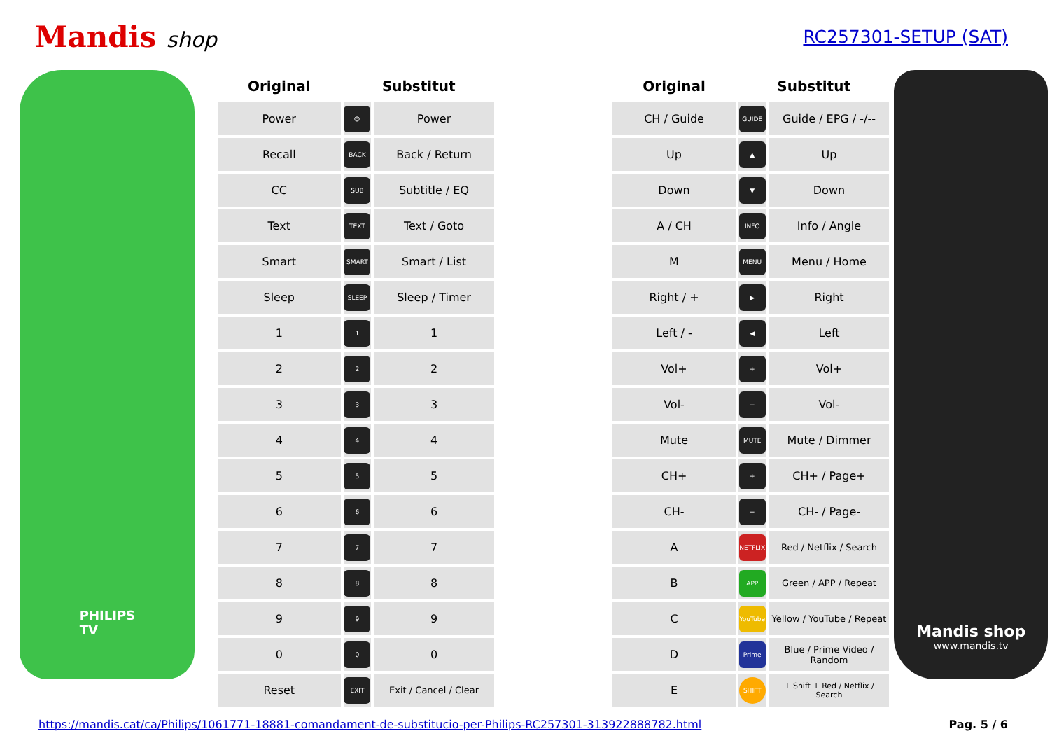Mandis shop
RC257301-SETUP (SAT)
PHILIPS
TV
| Original | Substitut | | | Original | Substitut | |
| --- | --- | --- | --- | --- | --- | --- |
| Power | ⏻ | Power | | CH / Guide | GUIDE | Guide / EPG / -/-- |
| Recall | BACK | Back / Return | | Up | ▲ | Up |
| CC | SUB | Subtitle / EQ | | Down | ▼ | Down |
| Text | TEXT | Text / Goto | | A / CH | INFO | Info / Angle |
| Smart | SMART | Smart / List | | M | MENU | Menu / Home |
| Sleep | SLEEP | Sleep / Timer | | Right / + | ▶ | Right |
| 1 | 1 | 1 | | Left / - | ◀ | Left |
| 2 | 2 | 2 | | Vol+ | + | Vol+ |
| 3 | 3 | 3 | | Vol- | − | Vol- |
| 4 | 4 | 4 | | Mute | MUTE | Mute / Dimmer |
| 5 | 5 | 5 | | CH+ | + | CH+ / Page+ |
| 6 | 6 | 6 | | CH- | − | CH- / Page- |
| 7 | 7 | 7 | | A | NETFLIX | Red / Netflix / Search |
| 8 | 8 | 8 | | B | APP | Green / APP / Repeat |
| 9 | 9 | 9 | | C | YouTube | Yellow / YouTube / Repeat |
| 0 | 0 | 0 | | D | Prime | Blue / Prime Video / Random |
| Reset | EXIT | Exit / Cancel / Clear | | E | SHIFT | + Shift + Red / Netflix / Search |
Mandis shop
www.mandis.tv
https://mandis.cat/ca/Philips/1061771-18881-comandament-de-substitucio-per-Philips-RC257301-313922888782.html Pag. 5 / 6